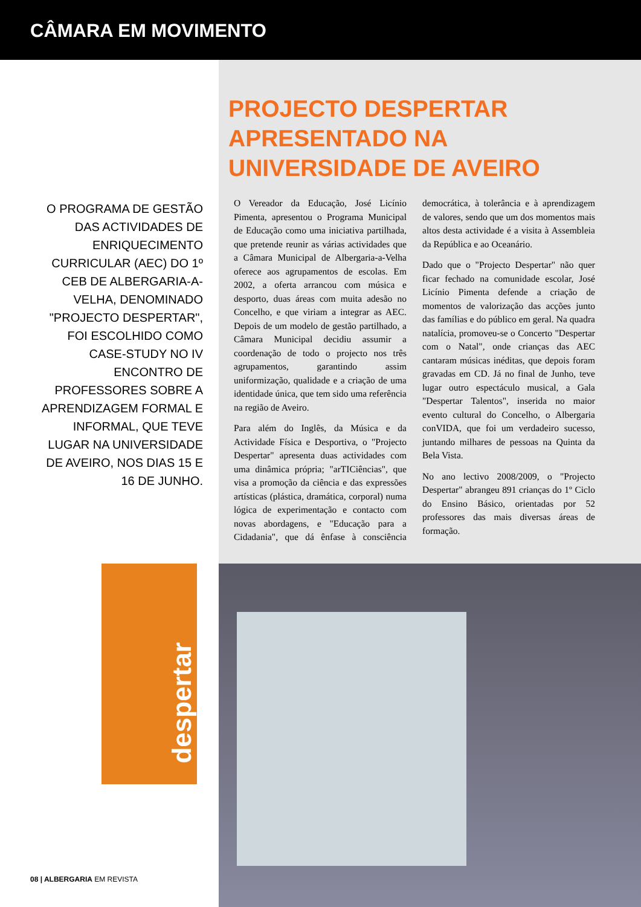CÂMARA EM MOVIMENTO
PROJECTO DESPERTAR
APRESENTADO NA
UNIVERSIDADE DE AVEIRO
O PROGRAMA DE GESTÃO DAS ACTIVIDADES DE ENRIQUECIMENTO CURRICULAR (AEC) DO 1º CEB DE ALBERGARIA-A-VELHA, DENOMINADO "PROJECTO DESPERTAR", FOI ESCOLHIDO COMO CASE-STUDY NO IV ENCONTRO DE PROFESSORES SOBRE A APRENDIZAGEM FORMAL E INFORMAL, QUE TEVE LUGAR NA UNIVERSIDADE DE AVEIRO, NOS DIAS 15 E 16 DE JUNHO.
O Vereador da Educação, José Licínio Pimenta, apresentou o Programa Municipal de Educação como uma iniciativa partilhada, que pretende reunir as várias actividades que a Câmara Municipal de Albergaria-a-Velha oferece aos agrupamentos de escolas. Em 2002, a oferta arrancou com música e desporto, duas áreas com muita adesão no Concelho, e que viriam a integrar as AEC. Depois de um modelo de gestão partilhado, a Câmara Municipal decidiu assumir a coordenação de todo o projecto nos três agrupamentos, garantindo assim uniformização, qualidade e a criação de uma identidade única, que tem sido uma referência na região de Aveiro.
Para além do Inglês, da Música e da Actividade Física e Desportiva, o "Projecto Despertar" apresenta duas actividades com uma dinâmica própria; "arTICiências", que visa a promoção da ciência e das expressões artísticas (plástica, dramática, corporal) numa lógica de experimentação e contacto com novas abordagens, e "Educação para a Cidadania", que dá ênfase à consciência democrática, à tolerância e à aprendizagem de valores, sendo que um dos momentos mais altos desta actividade é a visita à Assembleia da República e ao Oceanário.
Dado que o "Projecto Despertar" não quer ficar fechado na comunidade escolar, José Licínio Pimenta defende a criação de momentos de valorização das acções junto das famílias e do público em geral. Na quadra natalícia, promoveu-se o Concerto "Despertar com o Natal", onde crianças das AEC cantaram músicas inéditas, que depois foram gravadas em CD. Já no final de Junho, teve lugar outro espectáculo musical, a Gala "Despertar Talentos", inserida no maior evento cultural do Concelho, o Albergaria conVIDA, que foi um verdadeiro sucesso, juntando milhares de pessoas na Quinta da Bela Vista.
No ano lectivo 2008/2009, o "Projecto Despertar" abrangeu 891 crianças do 1º Ciclo do Ensino Básico, orientadas por 52 professores das mais diversas áreas de formação.
despertar
08 | ALBERGARIA EM REVISTA